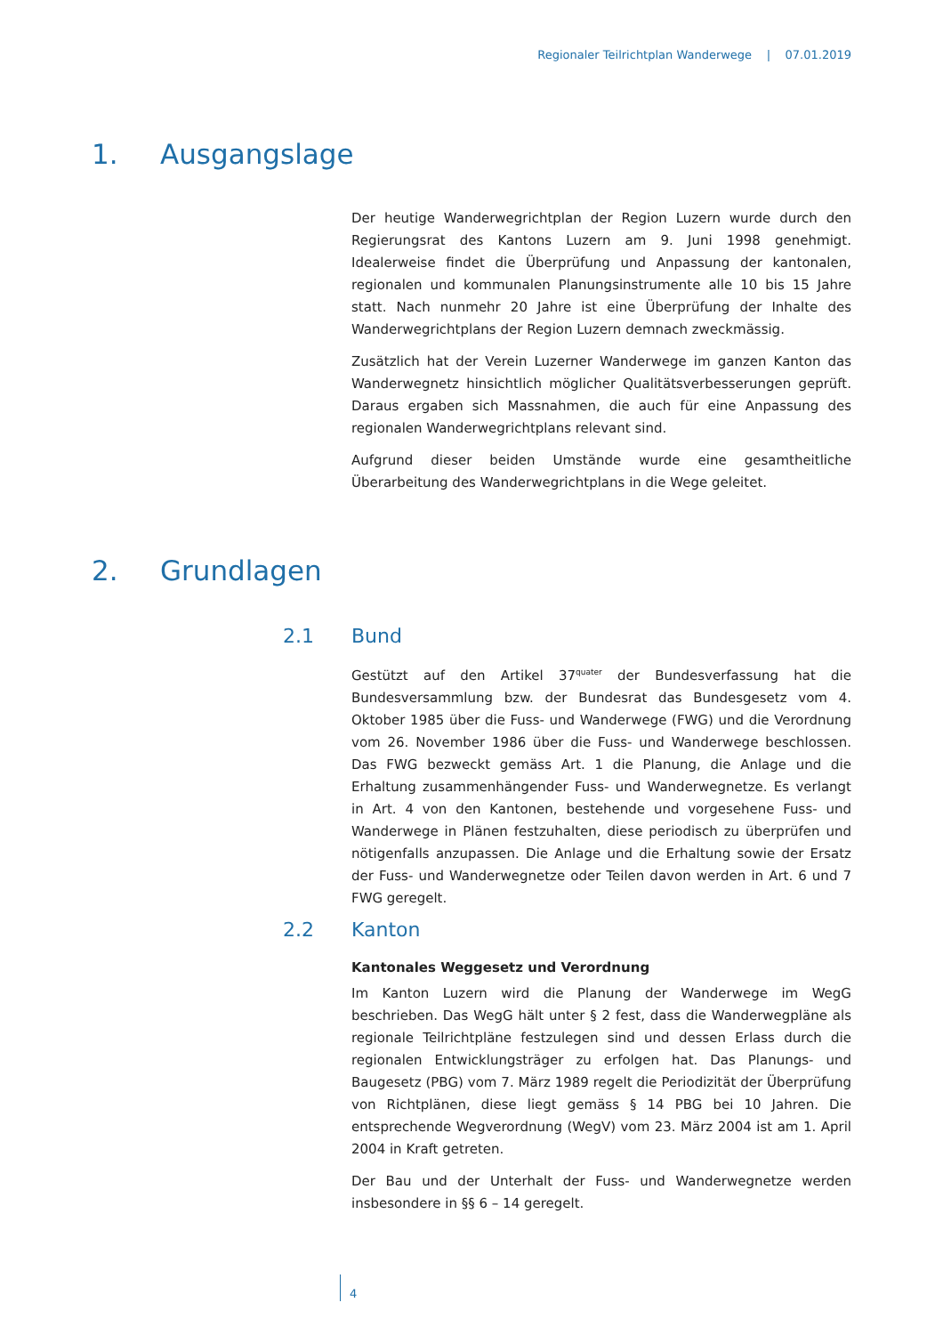Regionaler Teilrichtplan Wanderwege | 07.01.2019
1. Ausgangslage
Der heutige Wanderwegrichtplan der Region Luzern wurde durch den Regierungsrat des Kantons Luzern am 9. Juni 1998 genehmigt. Idealerweise findet die Überprüfung und Anpassung der kantonalen, regionalen und kommunalen Planungsinstrumente alle 10 bis 15 Jahre statt. Nach nunmehr 20 Jahre ist eine Überprüfung der Inhalte des Wanderwegrichtplans der Region Luzern demnach zweckmässig.
Zusätzlich hat der Verein Luzerner Wanderwege im ganzen Kanton das Wanderwegnetz hinsichtlich möglicher Qualitätsverbesserungen geprüft. Daraus ergaben sich Massnahmen, die auch für eine Anpassung des regionalen Wanderwegrichtplans relevant sind.
Aufgrund dieser beiden Umstände wurde eine gesamtheitliche Überarbeitung des Wanderwegrichtplans in die Wege geleitet.
2. Grundlagen
2.1 Bund
Gestützt auf den Artikel 37<sup>quater</sup> der Bundesverfassung hat die Bundesversammlung bzw. der Bundesrat das Bundesgesetz vom 4. Oktober 1985 über die Fuss- und Wanderwege (FWG) und die Verordnung vom 26. November 1986 über die Fuss- und Wanderwege beschlossen. Das FWG bezweckt gemäss Art. 1 die Planung, die Anlage und die Erhaltung zusammenhängender Fuss- und Wanderwegnetze. Es verlangt in Art. 4 von den Kantonen, bestehende und vorgesehene Fuss- und Wanderwege in Plänen festzuhalten, diese periodisch zu überprüfen und nötigenfalls anzupassen. Die Anlage und die Erhaltung sowie der Ersatz der Fuss- und Wanderwegnetze oder Teilen davon werden in Art. 6 und 7 FWG geregelt.
2.2 Kanton
Kantonales Weggesetz und Verordnung
Im Kanton Luzern wird die Planung der Wanderwege im WegG beschrieben. Das WegG hält unter § 2 fest, dass die Wanderwegpläne als regionale Teilrichtpläne festzulegen sind und dessen Erlass durch die regionalen Entwicklungsträger zu erfolgen hat. Das Planungs- und Baugesetz (PBG) vom 7. März 1989 regelt die Periodizität der Überprüfung von Richtplänen, diese liegt gemäss § 14 PBG bei 10 Jahren. Die entsprechende Wegverordnung (WegV) vom 23. März 2004 ist am 1. April 2004 in Kraft getreten.
Der Bau und der Unterhalt der Fuss- und Wanderwegnetze werden insbesondere in §§ 6 – 14 geregelt.
4